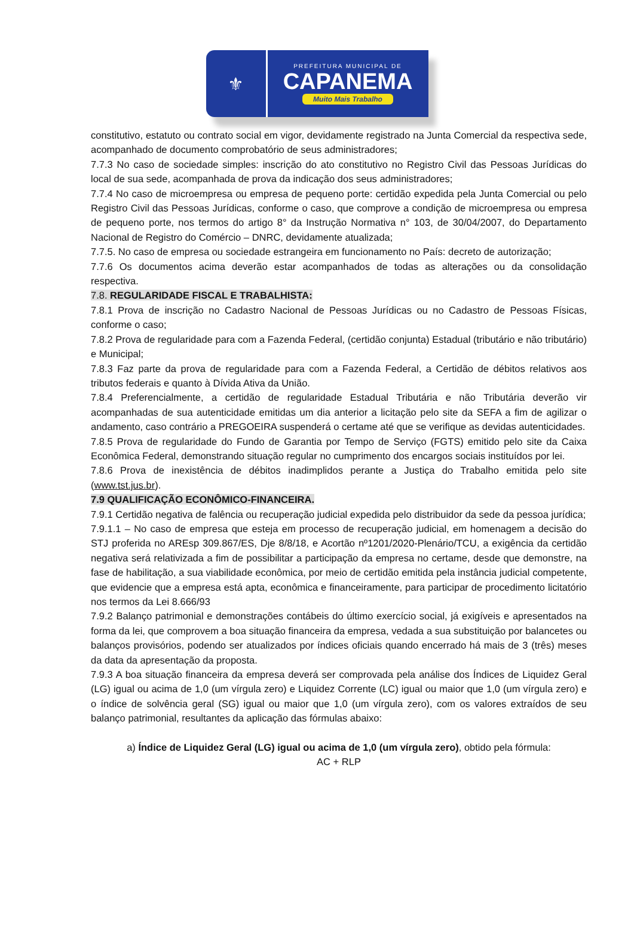⚜
PREFEITURA MUNICIPAL DE
CAPANEMA
Muito Mais Trabalho
constitutivo, estatuto ou contrato social em vigor, devidamente registrado na Junta Comercial da respectiva sede, acompanhado de documento comprobatório de seus administradores;
7.7.3 No caso de sociedade simples: inscrição do ato constitutivo no Registro Civil das Pessoas Jurídicas do local de sua sede, acompanhada de prova da indicação dos seus administradores;
7.7.4 No caso de microempresa ou empresa de pequeno porte: certidão expedida pela Junta Comercial ou pelo Registro Civil das Pessoas Jurídicas, conforme o caso, que comprove a condição de microempresa ou empresa de pequeno porte, nos termos do artigo 8° da Instrução Normativa n° 103, de 30/04/2007, do Departamento Nacional de Registro do Comércio – DNRC, devidamente atualizada;
7.7.5. No caso de empresa ou sociedade estrangeira em funcionamento no País: decreto de autorização;
7.7.6 Os documentos acima deverão estar acompanhados de todas as alterações ou da consolidação respectiva.
7.8. REGULARIDADE FISCAL E TRABALHISTA:
7.8.1 Prova de inscrição no Cadastro Nacional de Pessoas Jurídicas ou no Cadastro de Pessoas Físicas, conforme o caso;
7.8.2 Prova de regularidade para com a Fazenda Federal, (certidão conjunta) Estadual (tributário e não tributário) e Municipal;
7.8.3 Faz parte da prova de regularidade para com a Fazenda Federal, a Certidão de débitos relativos aos tributos federais e quanto à Dívida Ativa da União.
7.8.4 Preferencialmente, a certidão de regularidade Estadual Tributária e não Tributária deverão vir acompanhadas de sua autenticidade emitidas um dia anterior a licitação pelo site da SEFA a fim de agilizar o andamento, caso contrário a PREGOEIRA suspenderá o certame até que se verifique as devidas autenticidades.
7.8.5 Prova de regularidade do Fundo de Garantia por Tempo de Serviço (FGTS) emitido pelo site da Caixa Econômica Federal, demonstrando situação regular no cumprimento dos encargos sociais instituídos por lei.
7.8.6 Prova de inexistência de débitos inadimplidos perante a Justiça do Trabalho emitida pelo site (www.tst.jus.br).
7.9 QUALIFICAÇÃO ECONÔMICO-FINANCEIRA.
7.9.1 Certidão negativa de falência ou recuperação judicial expedida pelo distribuidor da sede da pessoa jurídica;
7.9.1.1 – No caso de empresa que esteja em processo de recuperação judicial, em homenagem a decisão do STJ proferida no AREsp 309.867/ES, Dje 8/8/18, e Acortão nº1201/2020-Plenário/TCU, a exigência da certidão negativa será relativizada a fim de possibilitar a participação da empresa no certame, desde que demonstre, na fase de habilitação, a sua viabilidade econômica, por meio de certidão emitida pela instância judicial competente, que evidencie que a empresa está apta, econômica e financeiramente, para participar de procedimento licitatório nos termos da Lei 8.666/93
7.9.2 Balanço patrimonial e demonstrações contábeis do último exercício social, já exigíveis e apresentados na forma da lei, que comprovem a boa situação financeira da empresa, vedada a sua substituição por balancetes ou balanços provisórios, podendo ser atualizados por índices oficiais quando encerrado há mais de 3 (três) meses da data da apresentação da proposta.
7.9.3 A boa situação financeira da empresa deverá ser comprovada pela análise dos Índices de Liquidez Geral (LG) igual ou acima de 1,0 (um vírgula zero) e Liquidez Corrente (LC) igual ou maior que 1,0 (um vírgula zero) e o índice de solvência geral (SG) igual ou maior que 1,0 (um vírgula zero), com os valores extraídos de seu balanço patrimonial, resultantes da aplicação das fórmulas abaixo:
a) Índice de Liquidez Geral (LG) igual ou acima de 1,0 (um vírgula zero), obtido pela fórmula:
AC + RLP